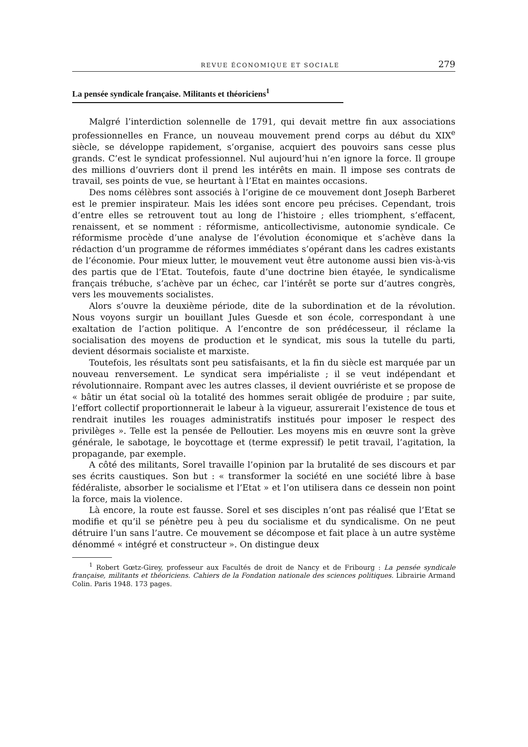REVUE ÉCONOMIQUE ET SOCIALE 279
La pensée syndicale française. Militants et théoriciens<sup>1</sup>
Malgré l’interdiction solennelle de 1791, qui devait mettre fin aux associations professionnelles en France, un nouveau mouvement prend corps au début du XIX<sup>e</sup> siècle, se développe rapidement, s’organise, acquiert des pouvoirs sans cesse plus grands. C’est le syndicat professionnel. Nul aujourd’hui n’en ignore la force. Il groupe des millions d’ouvriers dont il prend les intérêts en main. Il impose ses contrats de travail, ses points de vue, se heurtant à l’Etat en maintes occasions.
Des noms célèbres sont associés à l’origine de ce mouvement dont Joseph Barberet est le premier inspirateur. Mais les idées sont encore peu précises. Cependant, trois d’entre elles se retrouvent tout au long de l’histoire ; elles triomphent, s’effacent, renaissent, et se nomment : réformisme, anticollectivisme, autonomie syndicale. Ce réformisme procède d’une analyse de l’évolution économique et s’achève dans la rédaction d’un programme de réformes immédiates s’opérant dans les cadres existants de l’économie. Pour mieux lutter, le mouvement veut être autonome aussi bien vis-à-vis des partis que de l’Etat. Toutefois, faute d’une doctrine bien étayée, le syndicalisme français trébuche, s’achève par un échec, car l’intérêt se porte sur d’autres congrès, vers les mouvements socialistes.
Alors s’ouvre la deuxième période, dite de la subordination et de la révolution. Nous voyons surgir un bouillant Jules Guesde et son école, correspondant à une exaltation de l’action politique. A l’encontre de son prédécesseur, il réclame la socialisation des moyens de production et le syndicat, mis sous la tutelle du parti, devient désormais socialiste et marxiste.
Toutefois, les résultats sont peu satisfaisants, et la fin du siècle est marquée par un nouveau renversement. Le syndicat sera impérialiste ; il se veut indépendant et révolutionnaire. Rompant avec les autres classes, il devient ouvriériste et se propose de « bâtir un état social où la totalité des hommes serait obligée de produire ; par suite, l’effort collectif proportionnerait le labeur à la vigueur, assurerait l’existence de tous et rendrait inutiles les rouages administratifs institués pour imposer le respect des privilèges ». Telle est la pensée de Pelloutier. Les moyens mis en œuvre sont la grève générale, le sabotage, le boycottage et (terme expressif) le petit travail, l’agitation, la propagande, par exemple.
A côté des militants, Sorel travaille l’opinion par la brutalité de ses discours et par ses écrits caustiques. Son but : « transformer la société en une société libre à base fédéraliste, absorber le socialisme et l’Etat » et l’on utilisera dans ce dessein non point la force, mais la violence.
Là encore, la route est fausse. Sorel et ses disciples n’ont pas réalisé que l’Etat se modifie et qu’il se pénètre peu à peu du socialisme et du syndicalisme. On ne peut détruire l’un sans l’autre. Ce mouvement se décompose et fait place à un autre système dénommé « intégré et constructeur ». On distingue deux
<sup>1</sup> Robert Gœtz-Girey, professeur aux Facultés de droit de Nancy et de Fribourg : La pensée syndicale française, militants et théoriciens. Cahiers de la Fondation nationale des sciences politiques. Librairie Armand Colin. Paris 1948. 173 pages.